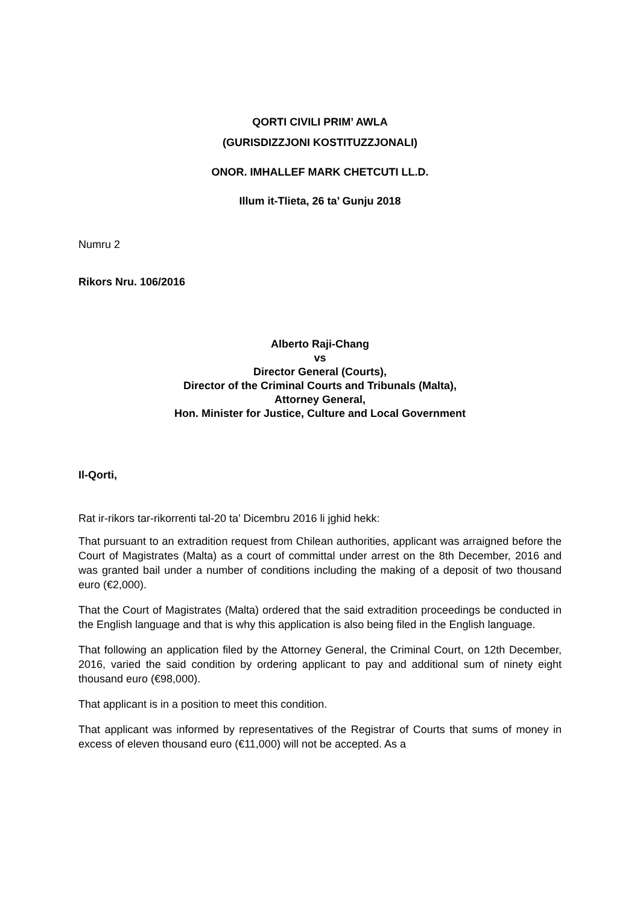QORTI CIVILI PRIM’ AWLA
(GURISDIZZJONI KOSTITUZZJONALI)
ONOR. IMHALLEF MARK CHETCUTI LL.D.
Illum it-Tlieta, 26 ta’ Gunju 2018
Numru 2
Rikors Nru. 106/2016
Alberto Raji-Chang
vs
Director General (Courts),
Director of the Criminal Courts and Tribunals (Malta),
Attorney General,
Hon. Minister for Justice, Culture and Local Government
Il-Qorti,
Rat ir-rikors tar-rikorrenti tal-20 ta’ Dicembru 2016 li jghid hekk:
That pursuant to an extradition request from Chilean authorities, applicant was arraigned before the Court of Magistrates (Malta) as a court of committal under arrest on the 8th December, 2016 and was granted bail under a number of conditions including the making of a deposit of two thousand euro (€2,000).
That the Court of Magistrates (Malta) ordered that the said extradition proceedings be conducted in the English language and that is why this application is also being filed in the English language.
That following an application filed by the Attorney General, the Criminal Court, on 12th December, 2016, varied the said condition by ordering applicant to pay and additional sum of ninety eight thousand euro (€98,000).
That applicant is in a position to meet this condition.
That applicant was informed by representatives of the Registrar of Courts that sums of money in excess of eleven thousand euro (€11,000) will not be accepted. As a